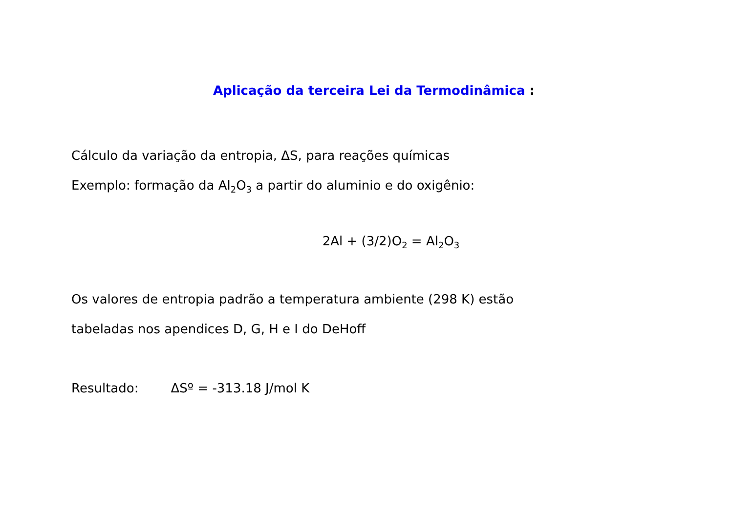Aplicação da terceira Lei da Termodinâmica :
Cálculo da variação da entropia, ΔS, para reações químicas
Exemplo: formação da Al<sub>2</sub>O<sub>3</sub> a partir do aluminio e do oxigênio:
2Al + (3/2)O<sub>2</sub> = Al<sub>2</sub>O<sub>3</sub>
Os valores de entropia padrão a temperatura ambiente (298 K) estão
tabeladas nos apendices D, G, H e I do DeHoff
Resultado: ΔSº = -313.18 J/mol K